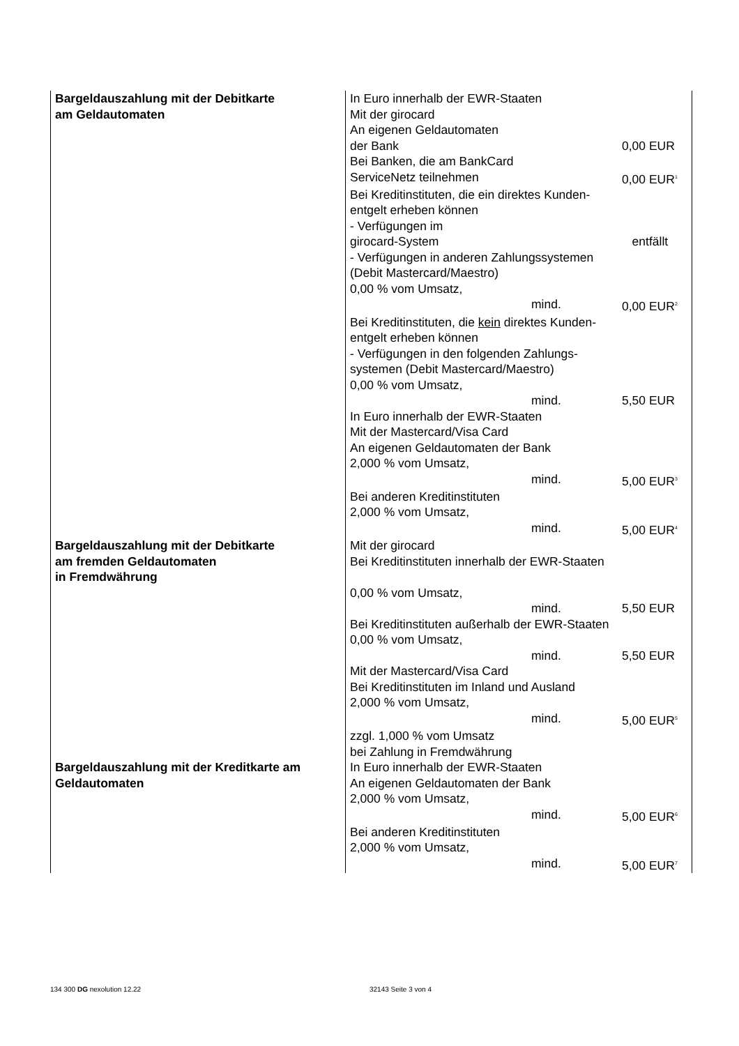| Bargeldauszahlung mit der Debitkarte am Geldautomaten | In Euro innerhalb der EWR-Staaten Mit der girocard An eigenen Geldautomaten der Bank 0,00 EUR Bei Banken, die am BankCard ServiceNetz teilnehmen 0,00 EUR<sup>1</sup> Bei Kreditinstituten, die ein direktes Kunden- entgelt erheben können - Verfügungen im girocard-System entfällt - Verfügungen in anderen Zahlungssystemen (Debit Mastercard/Maestro) 0,00 % vom Umsatz, mind. 0,00 EUR<sup>2</sup> Bei Kreditinstituten, die kein direktes Kunden- entgelt erheben können - Verfügungen in den folgenden Zahlungs- systemen (Debit Mastercard/Maestro) 0,00 % vom Umsatz, mind. 5,50 EUR In Euro innerhalb der EWR-Staaten Mit der Mastercard/Visa Card An eigenen Geldautomaten der Bank 2,000 % vom Umsatz, mind. 5,00 EUR<sup>3</sup> Bei anderen Kreditinstituten 2,000 % vom Umsatz, mind. 5,00 EUR<sup>4</sup> |
| Bargeldauszahlung mit der Debitkarte am fremden Geldautomaten in Fremdwährung | Mit der girocard Bei Kreditinstituten innerhalb der EWR-Staaten 0,00 % vom Umsatz, mind. 5,50 EUR Bei Kreditinstituten außerhalb der EWR-Staaten 0,00 % vom Umsatz, mind. 5,50 EUR Mit der Mastercard/Visa Card Bei Kreditinstituten im Inland und Ausland 2,000 % vom Umsatz, mind. 5,00 EUR<sup>5</sup> zzgl. 1,000 % vom Umsatz bei Zahlung in Fremdwährung |
| Bargeldauszahlung mit der Kreditkarte am Geldautomaten | In Euro innerhalb der EWR-Staaten An eigenen Geldautomaten der Bank 2,000 % vom Umsatz, mind. 5,00 EUR<sup>6</sup> Bei anderen Kreditinstituten 2,000 % vom Umsatz, mind. 5,00 EUR<sup>7</sup> |
134 300 DG nexolution 12.22 32143 Seite 3 von 4